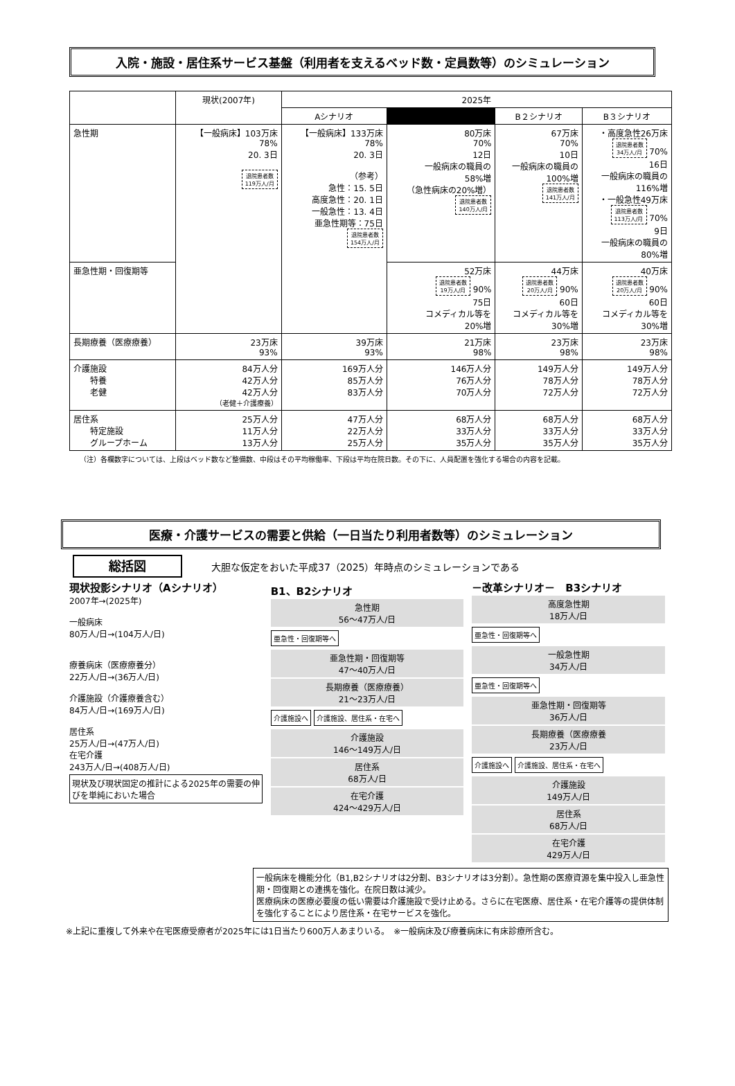入院・施設・居住系サービス基盤（利用者を支えるベッド数・定員数等）のシミュレーション
| | 現状(2007年) | 2025年 | | | |
| --- | --- | --- | --- | --- | --- |
| | | Aシナリオ | | B２シナリオ | B３シナリオ |
| 急性期 | 【一般病床】103万床 78% 20. 3日 退院患者数 119万人/月 | 【一般病床】133万床 78% 20. 3日 （参考） 急性：15. 5日 高度急性：20. 1日 一般急性：13. 4日 亜急性期等：75日 退院患者数 154万人/月 | 80万床 70% 12日 一般病床の職員の 58%増 （急性病床の20%増） 退院患者数 140万人/月 | 67万床 70% 10日 一般病床の職員の 100%増 退院患者数 141万人/月 | ・高度急性26万床 退院患者数 34万人/月 70% 16日 一般病床の職員の 116%増 ・一般急性49万床 退院患者数 113万人/月 70% 9日 一般病床の職員の 80%増 |
| 亜急性期・回復期等 | | | 52万床 退院患者数 19万人/月 90% 75日 コメディカル等を 20%増 | 44万床 退院患者数 20万人/月 90% 60日 コメディカル等を 30%増 | 40万床 退院患者数 20万人/月 90% 60日 コメディカル等を 30%増 |
| 長期療養（医療療養） | 23万床 93% | 39万床 93% | 21万床 98% | 23万床 98% | 23万床 98% |
| 介護施設 特養 老健 | 84万人分 42万人分 42万人分 （老健＋介護療養） | 169万人分 85万人分 83万人分 | 146万人分 76万人分 70万人分 | 149万人分 78万人分 72万人分 | 149万人分 78万人分 72万人分 |
| 居住系 特定施設 グループホーム | 25万人分 11万人分 13万人分 | 47万人分 22万人分 25万人分 | 68万人分 33万人分 35万人分 | 68万人分 33万人分 35万人分 | 68万人分 33万人分 35万人分 |
（注）各欄数字については、上段はベッド数など整備数、中段はその平均稼働率、下段は平均在院日数。その下に、人員配置を強化する場合の内容を記載。
医療・介護サービスの需要と供給（一日当たり利用者数等）のシミュレーション
総括図　　　大胆な仮定をおいた平成37（2025）年時点のシミュレーションである
現状投影シナリオ（Aシナリオ）
2007年→(2025年)
一般病床
80万人/日→(104万人/日)
療養病床（医療療養分）
22万人/日→(36万人/日)
介護施設（介護療養含む）
84万人/日→(169万人/日)
居住系
25万人/日→(47万人/日)
在宅介護
243万人/日→(408万人/日)
現状及び現状固定の推計による2025年の需要の伸びを単純においた場合
B1、B2シナリオ
急性期
56～47万人/日
亜急性・回復期等へ
亜急性期・回復期等
47～40万人/日
長期療養（医療療養）
21～23万人/日
介護施設へ 介護施設、居住系・在宅へ
介護施設
146～149万人/日
居住系
68万人/日
在宅介護
424～429万人/日
－改革シナリオ－　B3シナリオ
高度急性期
18万人/日
亜急性・回復期等へ
一般急性期
34万人/日
亜急性・回復期等へ
亜急性期・回復期等
36万人/日
長期療養（医療療養
23万人/日
介護施設へ 介護施設、居住系・在宅へ
介護施設
149万人/日
居住系
68万人/日
在宅介護
429万人/日
一般病床を機能分化（B1,B2シナリオは2分割、B3シナリオは3分割）。急性期の医療資源を集中投入し亜急性期・回復期との連携を強化。在院日数は減少。
医療病床の医療必要度の低い需要は介護施設で受け止める。さらに在宅医療、居住系・在宅介護等の提供体制を強化することにより居住系・在宅サービスを強化。
※上記に重複して外来や在宅医療受療者が2025年には1日当たり600万人あまりいる。　※一般病床及び療養病床に有床診療所含む。